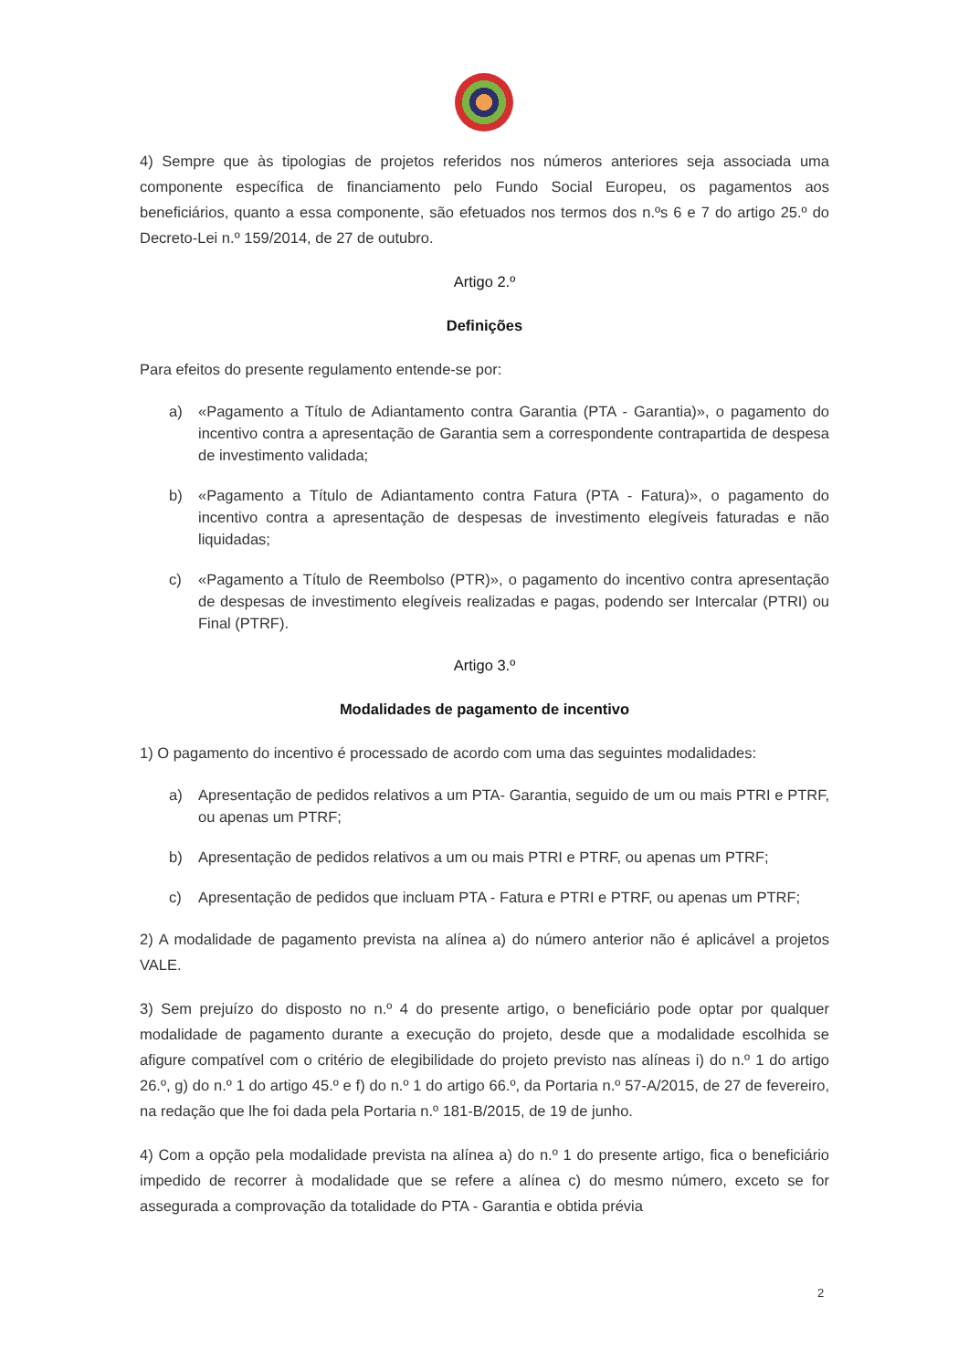4) Sempre que às tipologias de projetos referidos nos números anteriores seja associada uma componente específica de financiamento pelo Fundo Social Europeu, os pagamentos aos beneficiários, quanto a essa componente, são efetuados nos termos dos n.ºs 6 e 7 do artigo 25.º do Decreto-Lei n.º 159/2014, de 27 de outubro.
Artigo 2.º
Definições
Para efeitos do presente regulamento entende-se por:
a) «Pagamento a Título de Adiantamento contra Garantia (PTA - Garantia)», o pagamento do incentivo contra a apresentação de Garantia sem a correspondente contrapartida de despesa de investimento validada;
b) «Pagamento a Título de Adiantamento contra Fatura (PTA - Fatura)», o pagamento do incentivo contra a apresentação de despesas de investimento elegíveis faturadas e não liquidadas;
c) «Pagamento a Título de Reembolso (PTR)», o pagamento do incentivo contra apresentação de despesas de investimento elegíveis realizadas e pagas, podendo ser Intercalar (PTRI) ou Final (PTRF).
Artigo 3.º
Modalidades de pagamento de incentivo
1) O pagamento do incentivo é processado de acordo com uma das seguintes modalidades:
a) Apresentação de pedidos relativos a um PTA- Garantia, seguido de um ou mais PTRI e PTRF, ou apenas um PTRF;
b) Apresentação de pedidos relativos a um ou mais PTRI e PTRF, ou apenas um PTRF;
c) Apresentação de pedidos que incluam PTA - Fatura e PTRI e PTRF, ou apenas um PTRF;
2) A modalidade de pagamento prevista na alínea a) do número anterior não é aplicável a projetos VALE.
3) Sem prejuízo do disposto no n.º 4 do presente artigo, o beneficiário pode optar por qualquer modalidade de pagamento durante a execução do projeto, desde que a modalidade escolhida se afigure compatível com o critério de elegibilidade do projeto previsto nas alíneas i) do n.º 1 do artigo 26.º, g) do n.º 1 do artigo 45.º e f) do n.º 1 do artigo 66.º, da Portaria n.º 57-A/2015, de 27 de fevereiro, na redação que lhe foi dada pela Portaria n.º 181-B/2015, de 19 de junho.
4) Com a opção pela modalidade prevista na alínea a) do n.º 1 do presente artigo, fica o beneficiário impedido de recorrer à modalidade que se refere a alínea c) do mesmo número, exceto se for assegurada a comprovação da totalidade do PTA - Garantia e obtida prévia
2